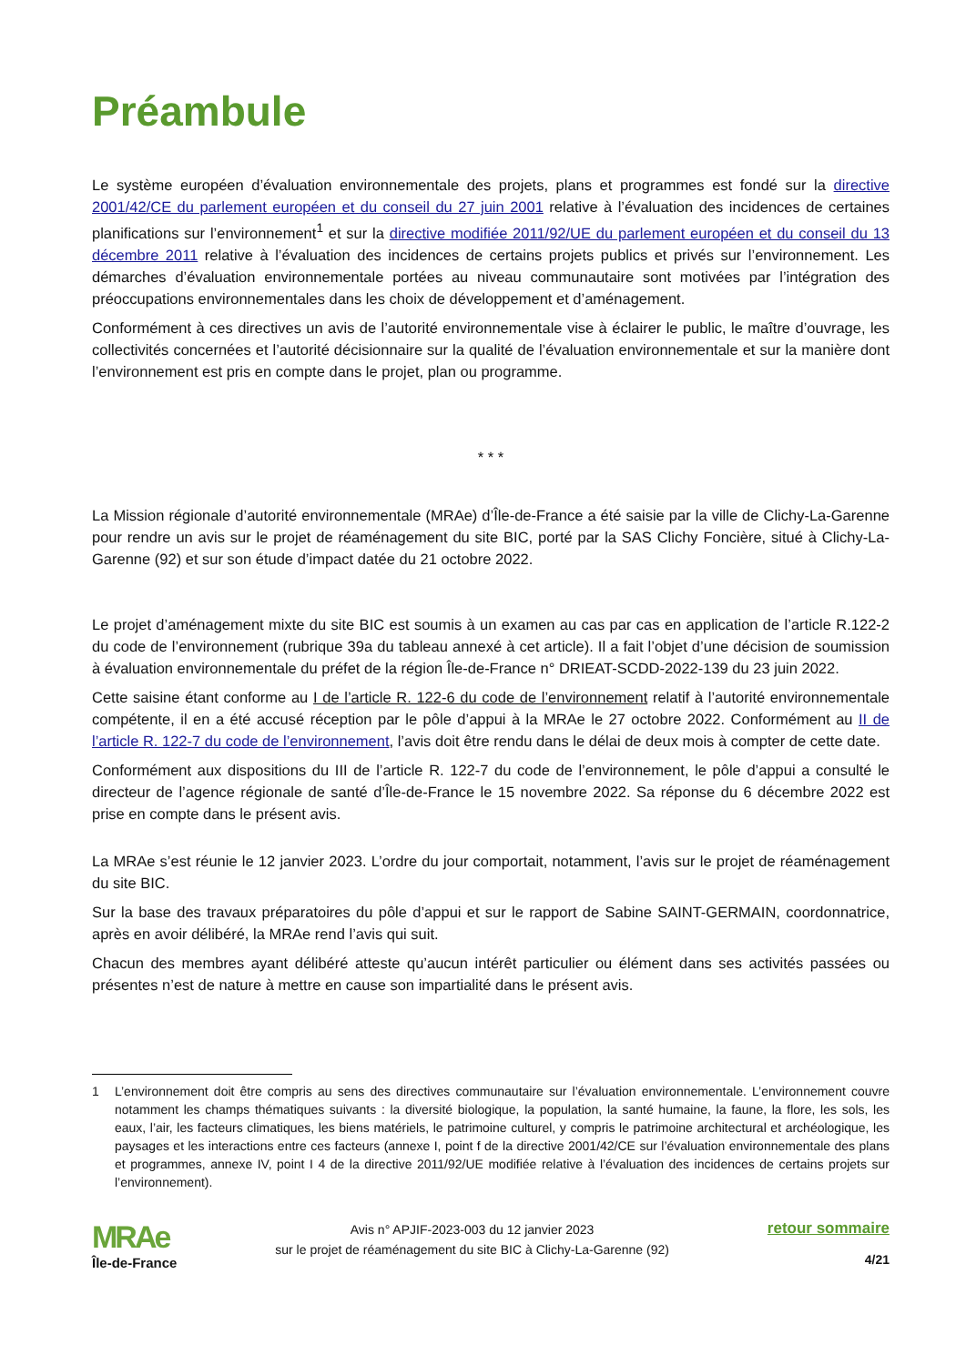Préambule
Le système européen d’évaluation environnementale des projets, plans et programmes est fondé sur la directive 2001/42/CE du parlement européen et du conseil du 27 juin 2001 relative à l’évaluation des incidences de certaines planifications sur l’environnement<sup>1</sup> et sur la directive modifiée 2011/92/UE du parlement européen et du conseil du 13 décembre 2011 relative à l’évaluation des incidences de certains projets publics et privés sur l’environnement. Les démarches d’évaluation environnementale portées au niveau communautaire sont motivées par l’intégration des préoccupations environnementales dans les choix de développement et d’aménagement.
Conformément à ces directives un avis de l’autorité environnementale vise à éclairer le public, le maître d’ouvrage, les collectivités concernées et l’autorité décisionnaire sur la qualité de l’évaluation environnementale et sur la manière dont l’environnement est pris en compte dans le projet, plan ou programme.
* * *
La Mission régionale d’autorité environnementale (MRAe) d’Île-de-France a été saisie par la ville de Clichy-La-Garenne pour rendre un avis sur le projet de réaménagement du site BIC, porté par la SAS Clichy Foncière, situé à Clichy-La-Garenne (92) et sur son étude d’impact datée du 21 octobre 2022.
Le projet d’aménagement mixte du site BIC est soumis à un examen au cas par cas en application de l’article R.122-2 du code de l’environnement (rubrique 39a du tableau annexé à cet article). Il a fait l’objet d’une décision de soumission à évaluation environnementale du préfet de la région Île-de-France n° DRIEAT-SCDD-2022-139 du 23 juin 2022.
Cette saisine étant conforme au I de l’article R. 122-6 du code de l’environnement relatif à l’autorité environnementale compétente, il en a été accusé réception par le pôle d’appui à la MRAe le 27 octobre 2022. Conformément au II de l’article R. 122-7 du code de l’environnement, l’avis doit être rendu dans le délai de deux mois à compter de cette date.
Conformément aux dispositions du III de l’article R. 122-7 du code de l’environnement, le pôle d’appui a consulté le directeur de l’agence régionale de santé d’Île-de-France le 15 novembre 2022. Sa réponse du 6 décembre 2022 est prise en compte dans le présent avis.
La MRAe s’est réunie le 12 janvier 2023. L’ordre du jour comportait, notamment, l’avis sur le projet de réaménagement du site BIC.
Sur la base des travaux préparatoires du pôle d’appui et sur le rapport de Sabine SAINT-GERMAIN, coordonnatrice, après en avoir délibéré, la MRAe rend l’avis qui suit.
Chacun des membres ayant délibéré atteste qu’aucun intérêt particulier ou élément dans ses activités passées ou présentes n’est de nature à mettre en cause son impartialité dans le présent avis.
1 L’environnement doit être compris au sens des directives communautaire sur l’évaluation environnementale. L’environnement couvre notamment les champs thématiques suivants : la diversité biologique, la population, la santé humaine, la faune, la flore, les sols, les eaux, l’air, les facteurs climatiques, les biens matériels, le patrimoine culturel, y compris le patrimoine architectural et archéologique, les paysages et les interactions entre ces facteurs (annexe I, point f de la directive 2001/42/CE sur l’évaluation environnementale des plans et programmes, annexe IV, point I 4 de la directive 2011/92/UE modifiée relative à l’évaluation des incidences de certains projets sur l’environnement).
MRAe
Île-de-France
Avis n° APJIF-2023-003 du 12 janvier 2023
sur le projet de réaménagement du site BIC à Clichy-La-Garenne (92)
retour sommaire
4/21